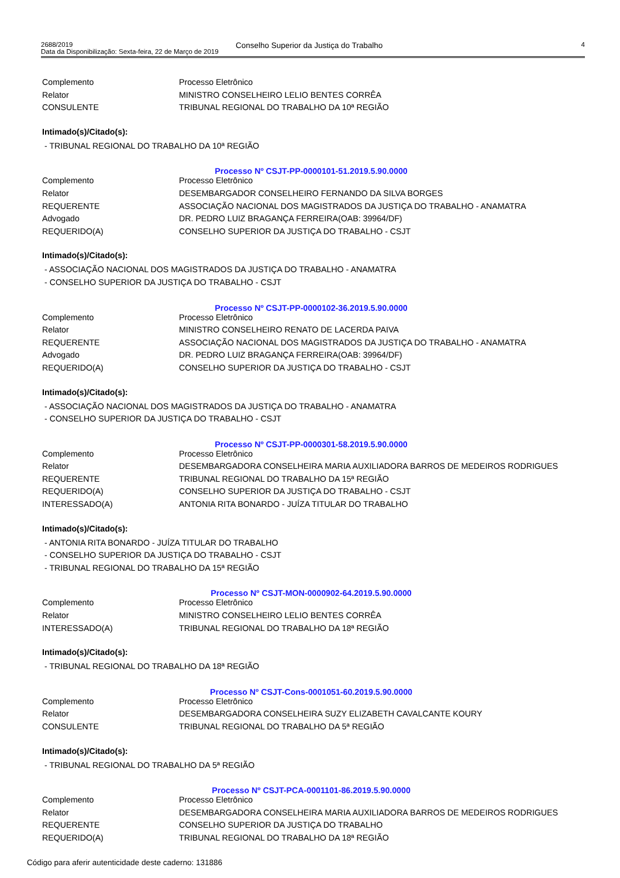2688/2019
Data da Disponibilização: Sexta-feira, 22 de Março de 2019
Conselho Superior da Justiça do Trabalho
4
| Complemento | Processo Eletrônico |
| Relator | MINISTRO CONSELHEIRO LELIO BENTES CORRÊA |
| CONSULENTE | TRIBUNAL REGIONAL DO TRABALHO DA 10ª REGIÃO |
Intimado(s)/Citado(s):
- TRIBUNAL REGIONAL DO TRABALHO DA 10ª REGIÃO
Processo Nº CSJT-PP-0000101-51.2019.5.90.0000
| Complemento | Processo Eletrônico |
| Relator | DESEMBARGADOR CONSELHEIRO FERNANDO DA SILVA BORGES |
| REQUERENTE | ASSOCIAÇÃO NACIONAL DOS MAGISTRADOS DA JUSTIÇA DO TRABALHO - ANAMATRA |
| Advogado | DR. PEDRO LUIZ BRAGANÇA FERREIRA(OAB: 39964/DF) |
| REQUERIDO(A) | CONSELHO SUPERIOR DA JUSTIÇA DO TRABALHO - CSJT |
Intimado(s)/Citado(s):
- ASSOCIAÇÃO NACIONAL DOS MAGISTRADOS DA JUSTIÇA DO TRABALHO - ANAMATRA
- CONSELHO SUPERIOR DA JUSTIÇA DO TRABALHO - CSJT
Processo Nº CSJT-PP-0000102-36.2019.5.90.0000
| Complemento | Processo Eletrônico |
| Relator | MINISTRO CONSELHEIRO RENATO DE LACERDA PAIVA |
| REQUERENTE | ASSOCIAÇÃO NACIONAL DOS MAGISTRADOS DA JUSTIÇA DO TRABALHO - ANAMATRA |
| Advogado | DR. PEDRO LUIZ BRAGANÇA FERREIRA(OAB: 39964/DF) |
| REQUERIDO(A) | CONSELHO SUPERIOR DA JUSTIÇA DO TRABALHO - CSJT |
Intimado(s)/Citado(s):
- ASSOCIAÇÃO NACIONAL DOS MAGISTRADOS DA JUSTIÇA DO TRABALHO - ANAMATRA
- CONSELHO SUPERIOR DA JUSTIÇA DO TRABALHO - CSJT
Processo Nº CSJT-PP-0000301-58.2019.5.90.0000
| Complemento | Processo Eletrônico |
| Relator | DESEMBARGADORA CONSELHEIRA MARIA AUXILIADORA BARROS DE MEDEIROS RODRIGUES |
| REQUERENTE | TRIBUNAL REGIONAL DO TRABALHO DA 15ª REGIÃO |
| REQUERIDO(A) | CONSELHO SUPERIOR DA JUSTIÇA DO TRABALHO - CSJT |
| INTERESSADO(A) | ANTONIA RITA BONARDO - JUÍZA TITULAR DO TRABALHO |
Intimado(s)/Citado(s):
- ANTONIA RITA BONARDO - JUÍZA TITULAR DO TRABALHO
- CONSELHO SUPERIOR DA JUSTIÇA DO TRABALHO - CSJT
- TRIBUNAL REGIONAL DO TRABALHO DA 15ª REGIÃO
Processo Nº CSJT-MON-0000902-64.2019.5.90.0000
| Complemento | Processo Eletrônico |
| Relator | MINISTRO CONSELHEIRO LELIO BENTES CORRÊA |
| INTERESSADO(A) | TRIBUNAL REGIONAL DO TRABALHO DA 18ª REGIÃO |
Intimado(s)/Citado(s):
- TRIBUNAL REGIONAL DO TRABALHO DA 18ª REGIÃO
Processo Nº CSJT-Cons-0001051-60.2019.5.90.0000
| Complemento | Processo Eletrônico |
| Relator | DESEMBARGADORA CONSELHEIRA SUZY ELIZABETH CAVALCANTE KOURY |
| CONSULENTE | TRIBUNAL REGIONAL DO TRABALHO DA 5ª REGIÃO |
Intimado(s)/Citado(s):
- TRIBUNAL REGIONAL DO TRABALHO DA 5ª REGIÃO
Processo Nº CSJT-PCA-0001101-86.2019.5.90.0000
| Complemento | Processo Eletrônico |
| Relator | DESEMBARGADORA CONSELHEIRA MARIA AUXILIADORA BARROS DE MEDEIROS RODRIGUES |
| REQUERENTE | CONSELHO SUPERIOR DA JUSTIÇA DO TRABALHO |
| REQUERIDO(A) | TRIBUNAL REGIONAL DO TRABALHO DA 18ª REGIÃO |
Código para aferir autenticidade deste caderno: 131886